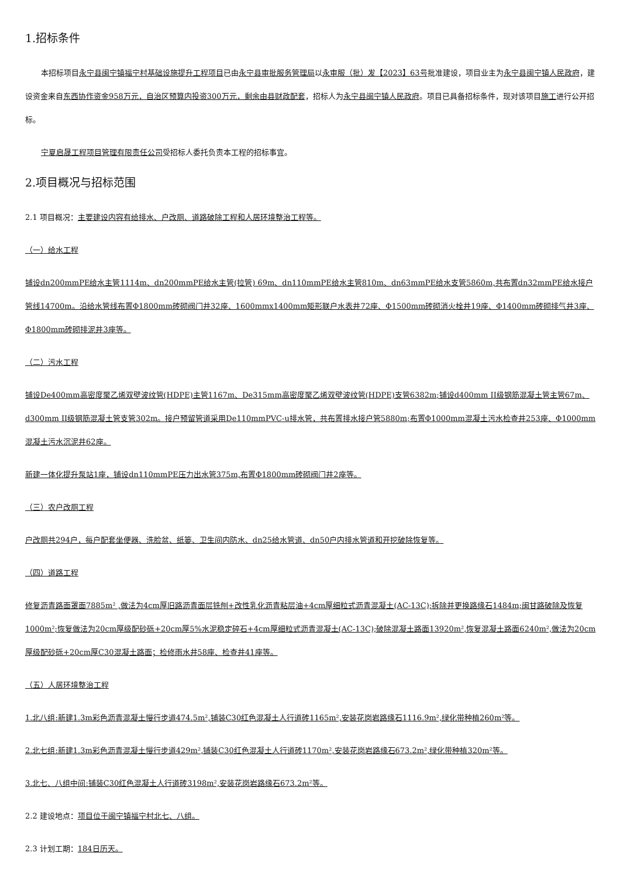1.招标条件
本招标项目永宁县闽宁镇福宁村基础设施提升工程项目已由永宁县审批服务管理局以永审服（批）发【2023】63号批准建设，项目业主为永宁县闽宁镇人民政府，建设资金来自东西协作资金958万元，自治区预算内投资300万元，剩余由县财政配套，招标人为永宁县闽宁镇人民政府。项目已具备招标条件，现对该项目施工进行公开招标。
宁夏启晟工程项目管理有限责任公司受招标人委托负责本工程的招标事宜。
2.项目概况与招标范围
2.1 项目概况：主要建设内容有给排水、户改厕、道路破除工程和人居环境整治工程等。
（一）给水工程
铺设dn200mmPE给水主管1114m、dn200mmPE给水主管(拉管) 69m、dn110mmPE给水主管810m、dn63mmPE给水支管5860m,共布置dn32mmPE给水接户管线14700m。沿给水管线布置Φ1800mm砖砌阀门井32座、1600mmx1400mm矩形联户水表井72座、Φ1500mm砖砌消火栓井19座、Φ1400mm砖砌排气井3座、Φ1800mm砖砌排泥井3座等。
（二）污水工程
铺设De400mm高密度聚乙烯双壁波纹管(HDPE)主管1167m、De315mm高密度聚乙烯双壁波纹管(HDPE)支管6382m;铺设d400mm II级钢筋混凝土管主管67m、 d300mm II级钢筋混凝土管支管302m。接户预留管道采用De110mmPVC-u排水管，共布置排水接户管5880m;布置Φ1000mm混凝土污水检查井253座、Φ1000mm混凝土污水沉泥井62座。
新建一体化提升泵站1座，铺设dn110mmPE压力出水管375m,布置Φ1800mm砖砌阀门井2座等。
（三）农户改厕工程
户改厕共294户，每户配套坐便器、洗脸盆、纸篓、卫生间内防水、dn25给水管道、dn50户内排水管道和开挖破除恢复等。
（四）道路工程
修复沥青路面罩面7885m² ,做法为4cm厚旧路沥青面层铣刨+改性乳化沥青粘层油+4cm厚细粒式沥青混凝土(AC-13C);拆除并更换路缘石1484m;闽甘路破除及恢复1000m²;恢复做法为20cm厚级配砂砾+20cm厚5%水泥稳定碎石+4cm厚细粒式沥青混凝土(AC-13C);破除混凝土路面13920m²,恢复混凝土路面6240m²,做法为20cm厚级配砂砾+20cm厚C30混凝土路面；检修雨水井58座、检查井41座等。
（五）人居环境整治工程
1.北八组:新建1.3m彩色沥青混凝土慢行步道474.5m²,铺装C30红色混凝土人行道砖1165m²,安装花岗岩路缘石1116.9m²,绿化带种植260m²等。
2.北七组:新建1.3m彩色沥青混凝土慢行步道429m²,铺装C30红色混凝土人行道砖1170m²,安装花岗岩路缘石673.2m²,绿化带种植320m²等。
3.北七、八组中间:铺装C30红色混凝土人行道砖3198m²,安装花岗岩路缘石673.2m²等。
2.2 建设地点：项目位于闽宁镇福宁村北七、八组。
2.3 计划工期：184日历天。